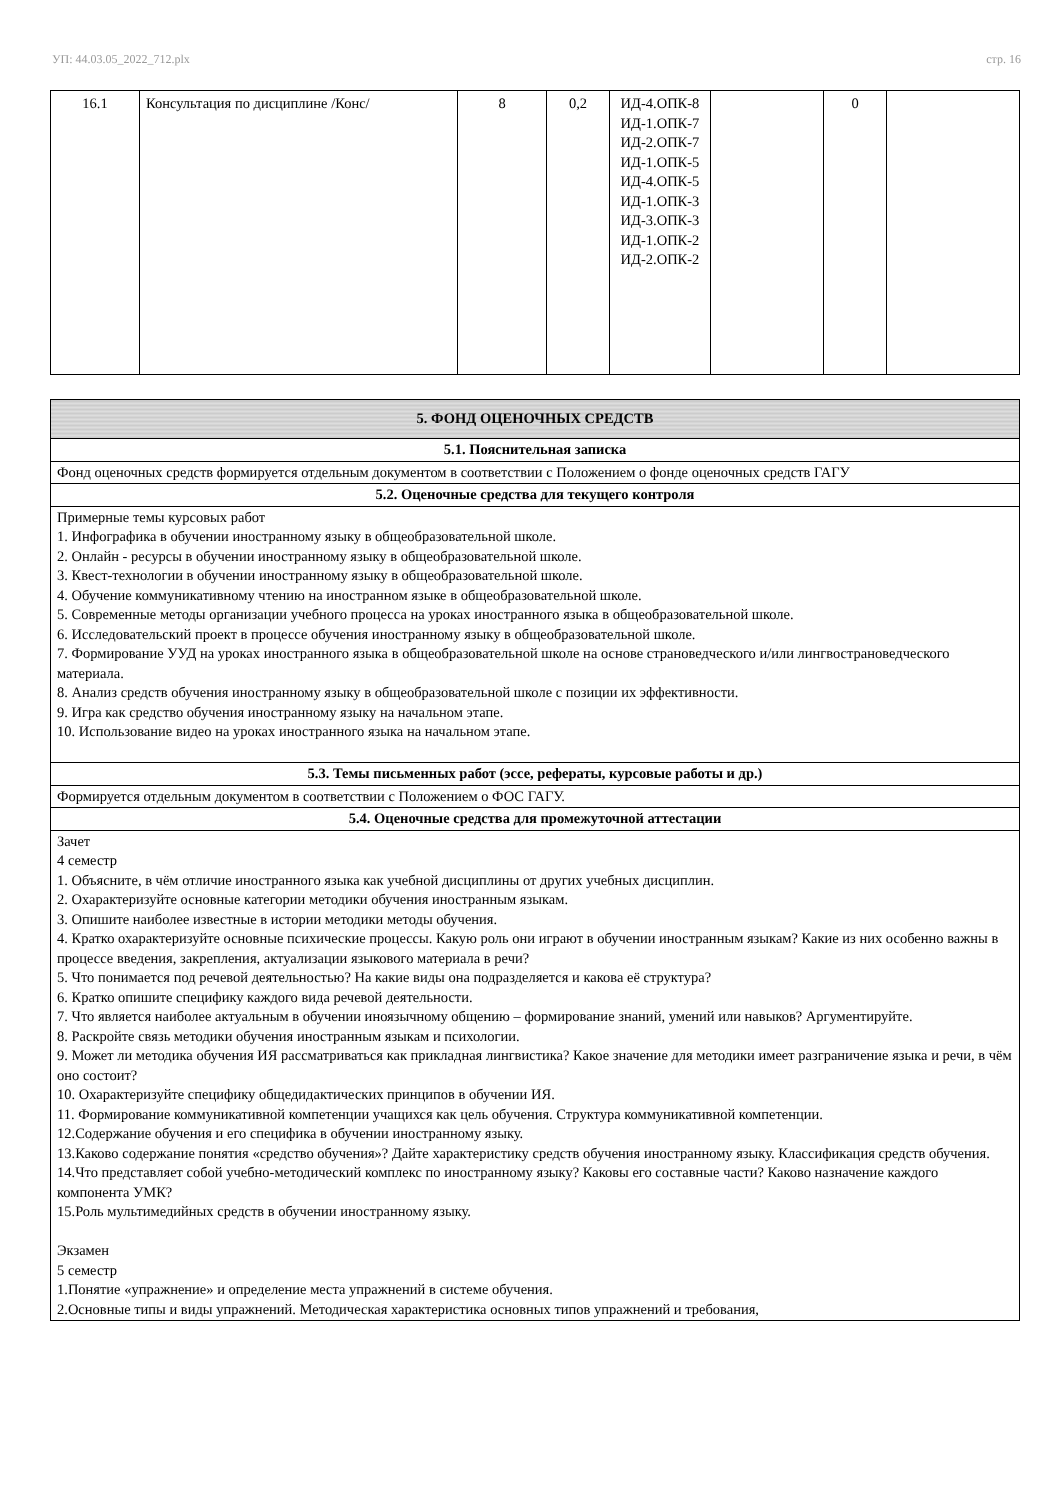УП: 44.03.05_2022_712.plx стр. 16
| 16.1 | Консультация по дисциплине /Конс/ | 8 | 0,2 | ИД-4.ОПК-8 ИД-1.ОПК-7 ИД-2.ОПК-7 ИД-1.ОПК-5 ИД-4.ОПК-5 ИД-1.ОПК-3 ИД-3.ОПК-3 ИД-1.ОПК-2 ИД-2.ОПК-2 | | 0 | |
| 5. ФОНД ОЦЕНОЧНЫХ СРЕДСТВ |
| 5.1. Пояснительная записка |
| Фонд оценочных средств формируется отдельным документом в соответствии с Положением о фонде оценочных средств ГАГУ |
| 5.2. Оценочные средства для текущего контроля |
| Примерные темы курсовых работ 1. Инфографика в обучении иностранному языку в общеобразовательной школе. 2. Онлайн - ресурсы в обучении иностранному языку в общеобразовательной школе. 3. Квест-технологии в обучении иностранному языку в общеобразовательной школе. 4. Обучение коммуникативному чтению на иностранном языке в общеобразовательной школе. 5. Современные методы организации учебного процесса на уроках иностранного языка в общеобразовательной школе. 6. Исследовательский проект в процессе обучения иностранному языку в общеобразовательной школе. 7. Формирование УУД на уроках иностранного языка в общеобразовательной школе на основе страноведческого и/или лингвострановедческого материала. 8. Анализ средств обучения иностранному языку в общеобразовательной школе с позиции их эффективности. 9. Игра как средство обучения иностранному языку на начальном этапе. 10. Использование видео на уроках иностранного языка на начальном этапе. |
| 5.3. Темы письменных работ (эссе, рефераты, курсовые работы и др.) |
| Формируется отдельным документом в соответствии с Положением о ФОС ГАГУ. |
| 5.4. Оценочные средства для промежуточной аттестации |
| Зачет 4 семестр 1. Объясните, в чём отличие иностранного языка как учебной дисциплины от других учебных дисциплин. 2. Охарактеризуйте основные категории методики обучения иностранным языкам. 3. Опишите наиболее известные в истории методики методы обучения. 4. Кратко охарактеризуйте основные психические процессы. Какую роль они играют в обучении иностранным языкам? Какие из них особенно важны в процессе введения, закрепления, актуализации языкового материала в речи? 5. Что понимается под речевой деятельностью? На какие виды она подразделяется и какова её структура? 6. Кратко опишите специфику каждого вида речевой деятельности. 7. Что является наиболее актуальным в обучении иноязычному общению – формирование знаний, умений или навыков? Аргументируйте. 8. Раскройте связь методики обучения иностранным языкам и психологии. 9. Может ли методика обучения ИЯ рассматриваться как прикладная лингвистика? Какое значение для методики имеет разграничение языка и речи, в чём оно состоит? 10. Охарактеризуйте специфику общедидактических принципов в обучении ИЯ. 11. Формирование коммуникативной компетенции учащихся как цель обучения. Структура коммуникативной компетенции. 12.Содержание обучения и его специфика в обучении иностранному языку. 13.Каково содержание понятия «средство обучения»? Дайте характеристику средств обучения иностранному языку. Классификация средств обучения. 14.Что представляет собой учебно-методический комплекс по иностранному языку? Каковы его составные части? Каково назначение каждого компонента УМК? 15.Роль мультимедийных средств в обучении иностранному языку. Экзамен 5 семестр 1.Понятие «упражнение» и определение места упражнений в системе обучения. 2.Основные типы и виды упражнений. Методическая характеристика основных типов упражнений и требования, |